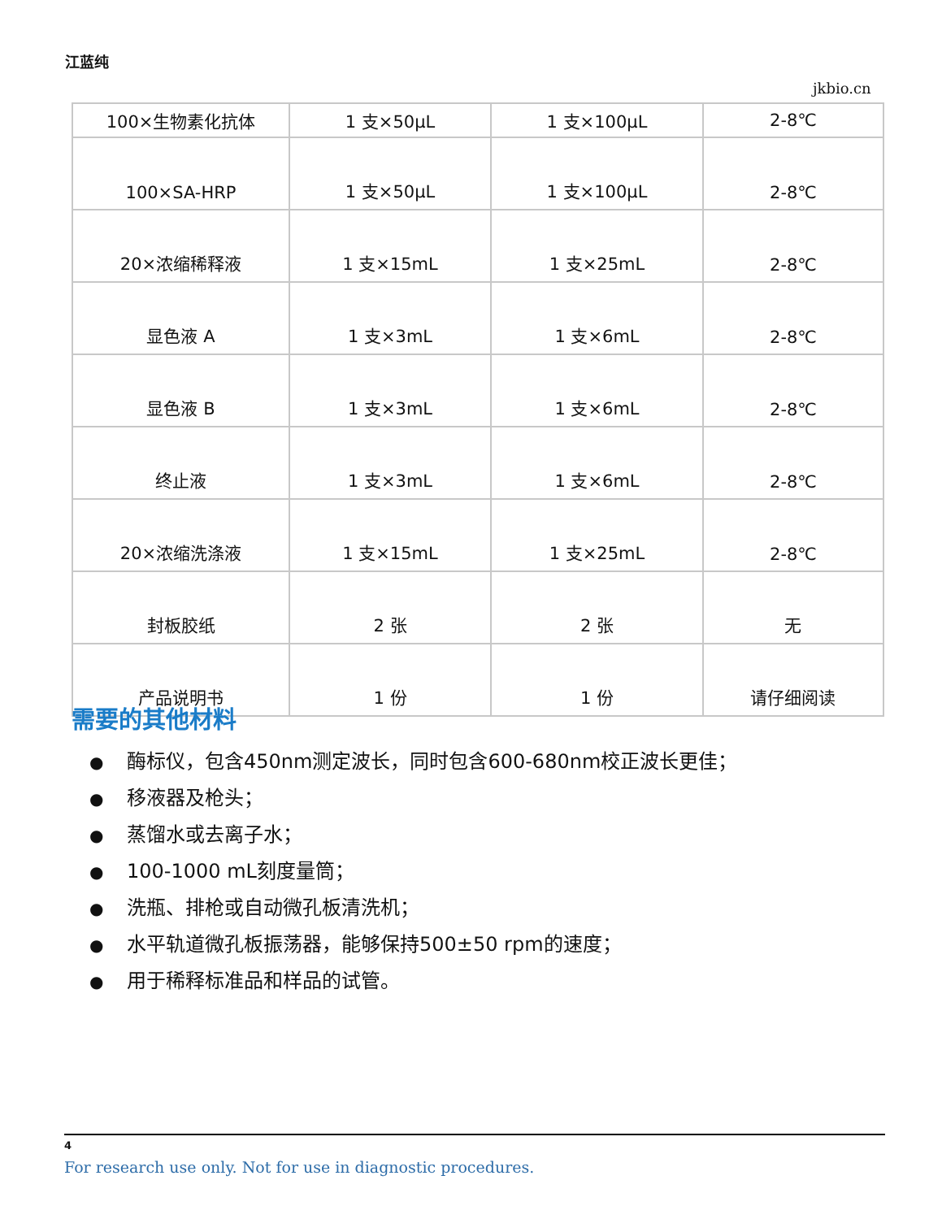江蓝纯
jkbio.cn
| 100×生物素化抗体 | 1 支×50μL | 1 支×100μL | 2-8℃ |
| 100×SA-HRP | 1 支×50μL | 1 支×100μL | 2-8℃ |
| 20×浓缩稀释液 | 1 支×15mL | 1 支×25mL | 2-8℃ |
| 显色液 A | 1 支×3mL | 1 支×6mL | 2-8℃ |
| 显色液 B | 1 支×3mL | 1 支×6mL | 2-8℃ |
| 终止液 | 1 支×3mL | 1 支×6mL | 2-8℃ |
| 20×浓缩洗涤液 | 1 支×15mL | 1 支×25mL | 2-8℃ |
| 封板胶纸 | 2 张 | 2 张 | 无 |
| 产品说明书 | 1 份 | 1 份 | 请仔细阅读 |
需要的其他材料
● 酶标仪，包含450nm测定波长，同时包含600-680nm校正波长更佳；
● 移液器及枪头；
● 蒸馏水或去离子水；
● 100-1000 mL刻度量筒；
● 洗瓶、排枪或自动微孔板清洗机；
● 水平轨道微孔板振荡器，能够保持500±50 rpm的速度；
● 用于稀释标准品和样品的试管。
4
For research use only. Not for use in diagnostic procedures.